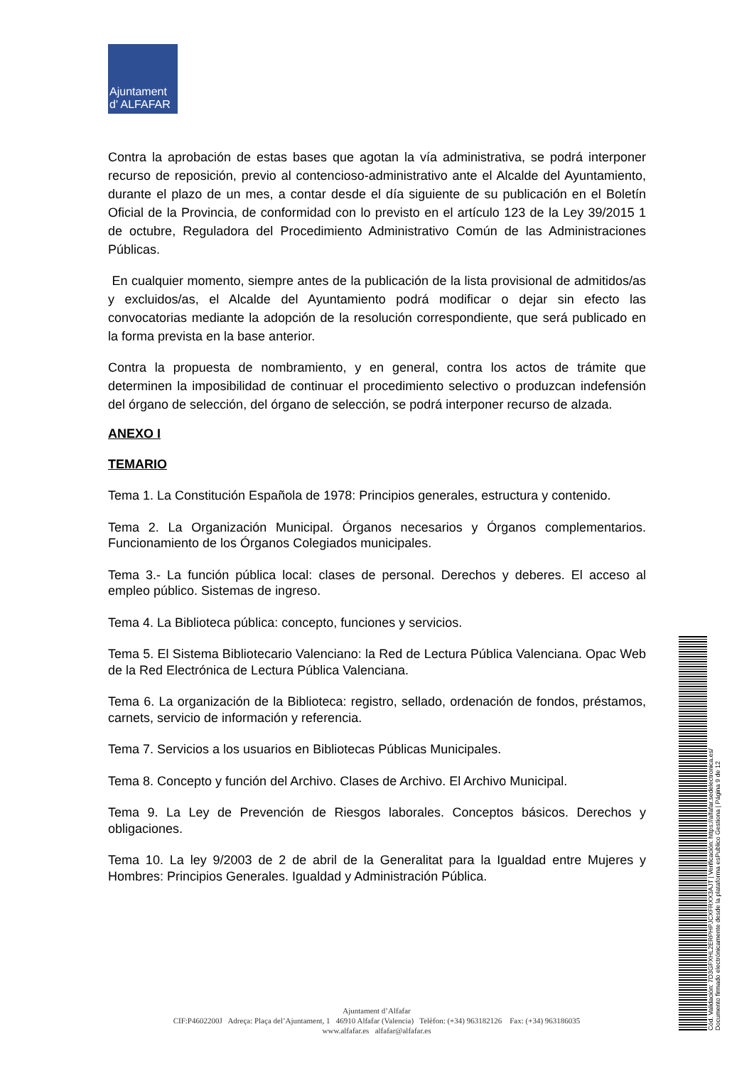Ajuntament
d' ALFAFAR
Contra la aprobación de estas bases que agotan la vía administrativa, se podrá interponer recurso de reposición, previo al contencioso-administrativo ante el Alcalde del Ayuntamiento, durante el plazo de un mes, a contar desde el día siguiente de su publicación en el Boletín Oficial de la Provincia, de conformidad con lo previsto en el artículo 123 de la Ley 39/2015 1 de octubre, Reguladora del Procedimiento Administrativo Común de las Administraciones Públicas.
En cualquier momento, siempre antes de la publicación de la lista provisional de admitidos/as y excluidos/as, el Alcalde del Ayuntamiento podrá modificar o dejar sin efecto las convocatorias mediante la adopción de la resolución correspondiente, que será publicado en la forma prevista en la base anterior.
Contra la propuesta de nombramiento, y en general, contra los actos de trámite que determinen la imposibilidad de continuar el procedimiento selectivo o produzcan indefensión del órgano de selección, del órgano de selección, se podrá interponer recurso de alzada.
ANEXO I
TEMARIO
Tema 1. La Constitución Española de 1978: Principios generales, estructura y contenido.
Tema 2. La Organización Municipal. Órganos necesarios y Órganos complementarios. Funcionamiento de los Órganos Colegiados municipales.
Tema 3.- La función pública local: clases de personal. Derechos y deberes. El acceso al empleo público. Sistemas de ingreso.
Tema 4. La Biblioteca pública: concepto, funciones y servicios.
Tema 5. El Sistema Bibliotecario Valenciano: la Red de Lectura Pública Valenciana. Opac Web de la Red Electrónica de Lectura Pública Valenciana.
Tema 6. La organización de la Biblioteca: registro, sellado, ordenación de fondos, préstamos, carnets, servicio de información y referencia.
Tema 7. Servicios a los usuarios en Bibliotecas Públicas Municipales.
Tema 8. Concepto y función del Archivo. Clases de Archivo. El Archivo Municipal.
Tema 9. La Ley de Prevención de Riesgos laborales. Conceptos básicos. Derechos y obligaciones.
Tema 10. La ley 9/2003 de 2 de abril de la Generalitat para la Igualdad entre Mujeres y Hombres: Principios Generales. Igualdad y Administración Pública.
Ajuntament d’Alfafar
CIF:P4602200J Adreça: Plaça del’Ajuntament, 1 46910 Alfafar (Valencia) Telèfon: (+34) 963182126 Fax: (+34) 963186035
www.alfafar.es alfafar@alfafar.es
Cód. Validación: 7D3GFXHL2ERPHPJCXFRXX3AJT | Verificación: https://alfafar.sedelectronica.es/
Documento firmado electrónicamente desde la plataforma esPublico Gestiona | Página 9 de 12